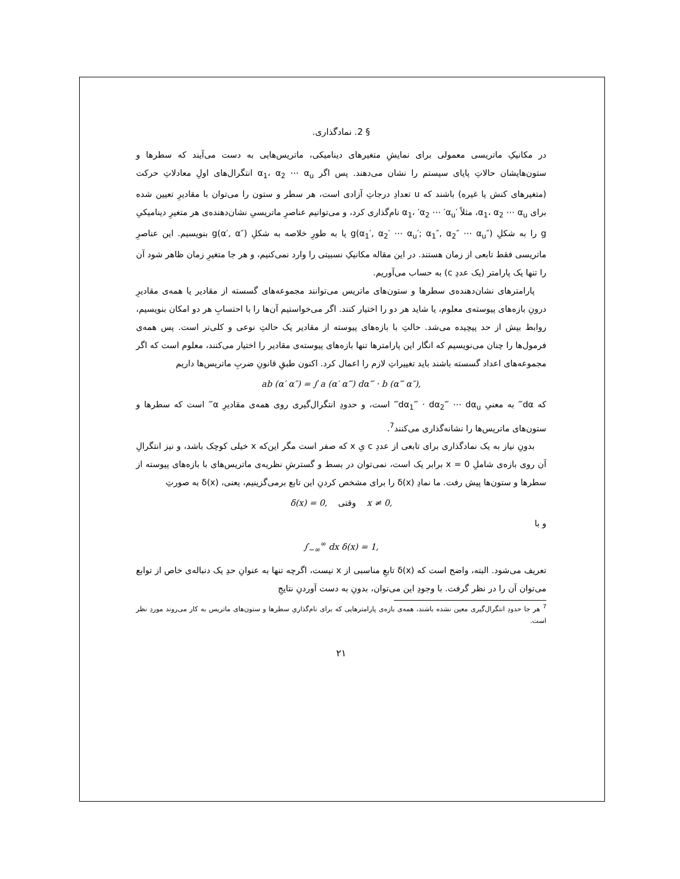§ 2. نمادگذاری.
در مکانیکِ ماتریسی معمولی برای نمایشِ متغیرهای دینامیکی، ماتریس‌هایی به دست می‌آیند که سطرها و ستون‌هایشان حالاتِ پایای سیستم را نشان می‌دهند. پس اگر α<sub>1</sub>، α<sub>2</sub> ⋯ α<sub>u</sub> انتگرال‌های اولِ معادلاتِ حرکت (متغیرهای کنش یا غیره) باشند که u تعدادِ درجاتِ آزادی است، هر سطر و ستون را می‌توان با مقادیرِ تعیین شده برای α<sub>1</sub>، α<sub>2</sub> ⋯ α<sub>u</sub>، مثلاً ′α<sub>1</sub>، ′α<sub>2</sub> ⋯ ′α<sub>u</sub> نام‌گذاری کرد، و می‌توانیم عناصرِ ماتریسیِ نشان‌دهنده‌ی هر متغیرِ دینامیکیِ g را به شکلِ g(α<sub>1</sub>′, α<sub>2</sub>′ ⋯ α<sub>u</sub>′; α<sub>1</sub>″, α<sub>2</sub>″ ⋯ α<sub>u</sub>″) یا به طورِ خلاصه به شکلِ g(α′, α″) بنویسیم. این عناصرِ ماتریسی فقط تابعی از زمان هستند. در این مقاله مکانیکِ نسبیتی را وارد نمی‌کنیم، و هر جا متغیرِ زمان ظاهر شود آن را تنها یک پارامتر (یک عددِ c) به حساب می‌آوریم.
پارامترهای نشان‌دهنده‌ی سطرها و ستون‌های ماتریس می‌توانند مجموعه‌های گسسته از مقادیر یا همه‌ی مقادیرِ درونِ بازه‌های پیوسته‌ی معلوم، یا شاید هر دو را اختیار کنند. اگر می‌خواستیم آن‌ها را با احتسابِ هر دو امکان بنویسیم، روابط بیش از حد پیچیده می‌شد. حالتِ با بازه‌های پیوسته از مقادیر یک حالتِ نوعی و کلی‌تر است. پس همه‌ی فرمول‌ها را چنان می‌نویسیم که انگار این پارامترها تنها بازه‌های پیوسته‌ی مقادیر را اختیار می‌کنند، معلوم است که اگر مجموعه‌های اعداد گسسته باشند باید تغییراتِ لازم را اعمال کرد. اکنون طبقِ قانونِ ضربِ ماتریس‌ها داریم
ab (α′ α″) = ∫ a (α′ α‴) dα‴ · b (α‴ α″),
که dα‴ به معنیِ dα<sub>1</sub>‴ · dα<sub>2</sub>‴ ⋯ dα<sub>u</sub>‴ است، و حدودِ انتگرال‌گیری روی همه‌ی مقادیرِ α‴ است که سطرها و ستون‌های ماتریس‌ها را نشانه‌گذاری می‌کنند<sup>7</sup>.
بدونِ نیاز به یک نمادگذاری برای تابعی از عددِ c یِ x که صفر است مگر این‌که x خیلی کوچک باشد، و نیز انتگرالِ آن روی بازه‌ی شاملِ x = 0 برابر یک است، نمی‌توان در بسط و گسترشِ نظریه‌ی ماتریس‌های با بازه‌های پیوسته از سطرها و ستون‌ها پیش رفت. ما نمادِ δ(x) را برای مشخص کردنِ این تابع برمی‌گزینیم، یعنی، δ(x) به صورتِ
δ(x) = 0, وقتی x ≠ 0,
و با
∫<sub>−∞</sub><sup>∞</sup> dx δ(x) = 1,
تعریف می‌شود. البته، واضح است که δ(x) تابعِ مناسبی از x نیست، اگرچه تنها به عنوانِ حدِ یک دنباله‌ی خاص از توابع می‌توان آن را در نظر گرفت. با وجودِ این می‌توان، بدونِ به دست آوردنِ نتایجِ
<sup>7</sup> هر جا حدودِ انتگرال‌گیری معین نشده باشند، همه‌ی بازه‌ی پارامترهایی که برای نام‌گذاریِ سطرها و ستون‌های ماتریس به کار می‌روند موردِ نظر است.
۲۱